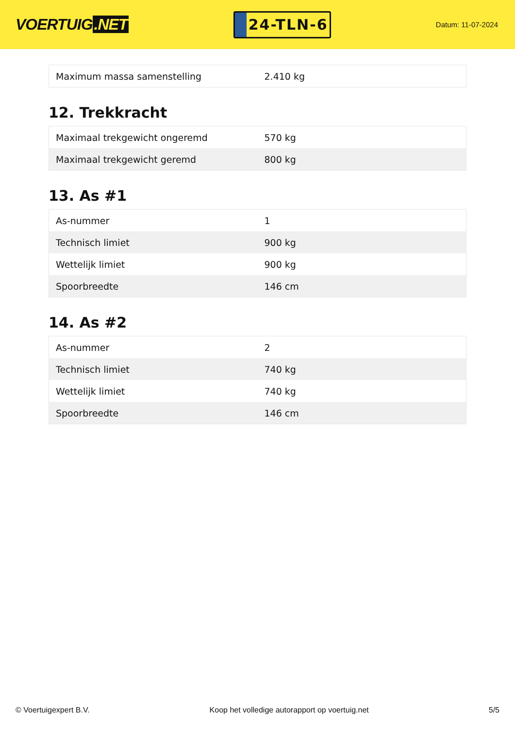VOERTUIG.NET
24-TLN-6
Datum: 11-07-2024
| Maximum massa samenstelling | 2.410 kg |
12. Trekkracht
| Maximaal trekgewicht ongeremd | 570 kg |
| Maximaal trekgewicht geremd | 800 kg |
13. As #1
| As-nummer | 1 |
| Technisch limiet | 900 kg |
| Wettelijk limiet | 900 kg |
| Spoorbreedte | 146 cm |
14. As #2
| As-nummer | 2 |
| Technisch limiet | 740 kg |
| Wettelijk limiet | 740 kg |
| Spoorbreedte | 146 cm |
© Voertuigexpert B.V. Koop het volledige autorapport op voertuig.net 5/5